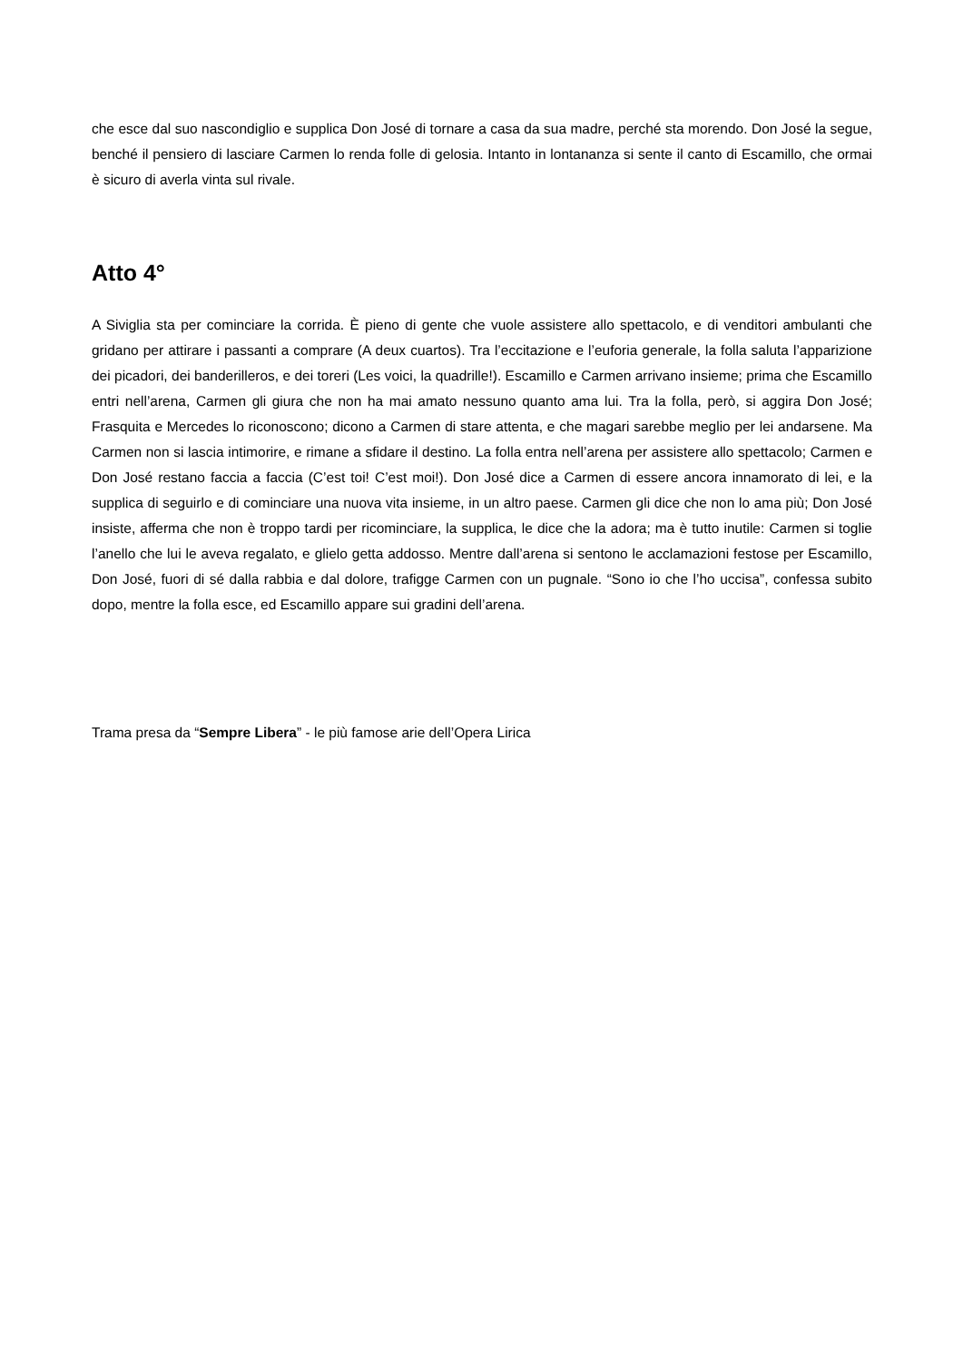che esce dal suo nascondiglio e supplica Don José di tornare a casa da sua madre, perché sta morendo. Don José la segue, benché il pensiero di lasciare Carmen lo renda folle di gelosia. Intanto in lontananza si sente il canto di Escamillo, che ormai è sicuro di averla vinta sul rivale.
Atto 4°
A Siviglia sta per cominciare la corrida. È pieno di gente che vuole assistere allo spettacolo, e di venditori ambulanti che gridano per attirare i passanti a comprare (A deux cuartos). Tra l’eccitazione e l’euforia generale, la folla saluta l’apparizione dei picadori, dei banderilleros, e dei toreri (Les voici, la quadrille!). Escamillo e Carmen arrivano insieme; prima che Escamillo entri nell’arena, Carmen gli giura che non ha mai amato nessuno quanto ama lui. Tra la folla, però, si aggira Don José; Frasquita e Mercedes lo riconoscono; dicono a Carmen di stare attenta, e che magari sarebbe meglio per lei andarsene. Ma Carmen non si lascia intimorire, e rimane a sfidare il destino. La folla entra nell’arena per assistere allo spettacolo; Carmen e Don José restano faccia a faccia (C’est toi! C’est moi!). Don José dice a Carmen di essere ancora innamorato di lei, e la supplica di seguirlo e di cominciare una nuova vita insieme, in un altro paese. Carmen gli dice che non lo ama più; Don José insiste, afferma che non è troppo tardi per ricominciare, la supplica, le dice che la adora; ma è tutto inutile: Carmen si toglie l’anello che lui le aveva regalato, e glielo getta addosso. Mentre dall’arena si sentono le acclamazioni festose per Escamillo, Don José, fuori di sé dalla rabbia e dal dolore, trafigge Carmen con un pugnale. “Sono io che l’ho uccisa”, confessa subito dopo, mentre la folla esce, ed Escamillo appare sui gradini dell’arena.
Trama presa da “Sempre Libera” - le più famose arie dell’Opera Lirica